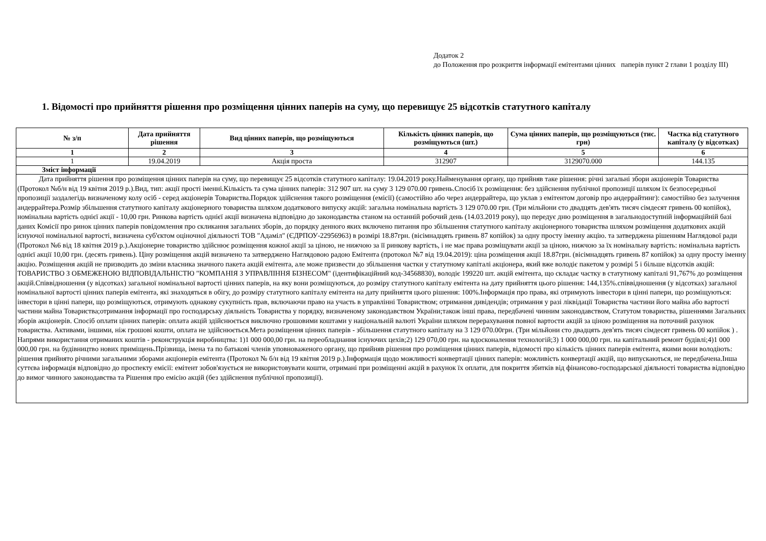Додаток 2
до Положення про розкриття інформації емітентами цінних паперів пункт 2 глави 1 розділу III)
1. Відомості про прийняття рішення про розміщення цінних паперів на суму, що перевищує 25 відсотків статутного капіталу
| № з/п | Дата прийняття рішення | Вид цінних паперів, що розміщуються | Кількість цінних паперів, що розміщуються (шт.) | Сума цінних паперів, що розміщуються (тис. грн) | Частка від статутного капіталу (у відсотках) |
| --- | --- | --- | --- | --- | --- |
| 1 | 2 | 3 | 4 | 5 | 6 |
| 1 | 19.04.2019 | Акція проста | 312907 | 3129070.000 | 144.135 |
| Зміст інформації | | | | | |
| Дата прийняття рішення про розміщення цінних паперів на суму, що перевищує 25 відсотків статутного капіталу: 19.04.2019 року.Найменування органу, що прийняв таке рішення: річні загальні збори акціонерів Товариства (Протокол №б/н від 19 квітня 2019 р.).Вид, тип: акції прості іменні.Кількість та сума цінних паперів: 312 907 шт. на суму 3 129 070.00 гривень.Спосіб їх розміщення: без здійснення публічної пропозиції шляхом їх безпосередньої пропозиції заздалегідь визначеному колу осіб - серед акціонерів Товариства.Порядок здійснення такого розміщення (емісії) (самостійно або через андеррайтера, що уклав з емітентом договір про андеррайтинг): самостійно без залучення андеррайтера.Розмір збільшення статутного капіталу акціонерного товариства шляхом додаткового випуску акцій: загальна номінальна вартість 3 129 070.00 грн. (Три мільйони сто двадцять дев'ять тисяч сімдесят гривень 00 копійок), номінальна вартість однієї акції - 10,00 грн. Ринкова вартість однієї акції визначена відповідно до законодавства станом на останній робочий день (14.03.2019 року), що передує дню розміщення в загальнодоступній інформаційній базі даних Комісії про ринок цінних паперів повідомлення про скликання загальних зборів, до порядку денного яких включено питання про збільшення статутного капіталу акціонерного товариства шляхом розміщення додаткових акцій існуючої номінальної вартості, визначена суб'єктом оціночної діяльності ТОВ "Адаміл" (ЄДРПОУ-22956963) в розмірі 18.87грн. (вісімнадцять гривень 87 копійок) за одну просту іменну акцію. та затверджена рішенням Наглядової ради (Протокол №6 від 18 квітня 2019 р.).Акціонерне товариство здійснює розміщення кожної акції за ціною, не нижчою за її ринкову вартість, і не має права розміщувати акції за ціною, нижчою за їх номінальну вартість: номінальна вартість однієї акції 10,00 грн. (десять гривень). Ціну розміщення акцій визначено та затверджено Наглядовою радою Емітента (протокол №7 від 19.04.2019): ціна розміщення акції 18.87грн. (вісімнадцять гривень 87 копійок) за одну просту іменну акцію. Розміщення акцій не призводить до зміни власника значного пакета акцій емітента, але може призвести до збільшення частки у статутному капіталі акціонера, який вже володіє пакетом у розмірі 5 і більше відсотків акцій: ТОВАРИСТВО З ОБМЕЖЕНОЮ ВІДПОВІДАЛЬНІСТЮ "КОМПАНІЯ З УПРАВЛІННЯ БІЗНЕСОМ" (ідентифікаційний код-34568830), володіє 199220 шт. акцій емітента, що складає частку в статутному капіталі 91,767% до розміщення акцій.Співвідношення (у відсотках) загальної номінальної вартості цінних паперів, на яку вони розміщуються, до розміру статутного капіталу емітента на дату прийняття цього рішення: 144,135%.співвідношення (у відсотках) загальної номінальної вартості цінних паперів емітента, які знаходяться в обігу, до розміру статутного капіталу емітента на дату прийняття цього рішення: 100%.Інформація про права, які отримують інвестори в цінні папери, що розміщуються: інвестори в цінні папери, що розміщуються, отримують однакову сукупність прав, включаючи право на участь в управлінні Товариством; отримання дивідендів; отримання у разі ліквідації Товариства частини його майна або вартості частини майна Товариства;отримання інформації про господарську діяльність Товариства у порядку, визначеному законодавством України;також інші права, передбачені чинним законодавством, Статутом товариства, рішеннями Загальних зборів акціонерів. Спосіб оплати цінних паперів: оплата акцій здійснюється виключно грошовими коштами у національній валюті України шляхом перерахування повної вартости акцій за ціною розміщення на поточний рахунок товариства. Активами, іншими, ніж грошові кошти, оплата не здійснюється.Мета розміщення цінних паперів - збільшення статутного капіталу на 3 129 070.00грн. (Три мільйони сто двадцять дев'ять тисяч сімдесят гривень 00 копійок ) . Напрями використання отриманих коштів - реконструкція виробництва: 1)1 000 000,00 грн. на переобладнання існуючих цехів;2) 129 070,00 грн. на вдосконалення технологій;3) 1 000 000,00 грн. на капітальний ремонт будівлі;4)1 000 000,00 грн. на будівництво нових приміщень.Прізвища, імена та по батькові членів уповноваженого органу, що прийняв рішення про розміщення цінних паперів, відомості про кількість цінних паперів емітента, якими вони володіють: рішення прийнято річними загальними зборами акціонерів емітента (Протокол № б/н від 19 квітня 2019 р.).Інформація щодо можливості конвертації цінних паперів: можливість конвертації акцій, що випускаються, не передбачена.Інша суттєва інформація відповідно до проспекту емісії: емітент зобов'язується не використовувати кошти, отримані при розміщенні акцій в рахунок їх оплати, для покриття збитків від фінансово-господарської діяльності товариства відповідно до вимог чинного законодавства та Рішення про емісію акцій (без здійснення публічної пропозиції). | | | | | |